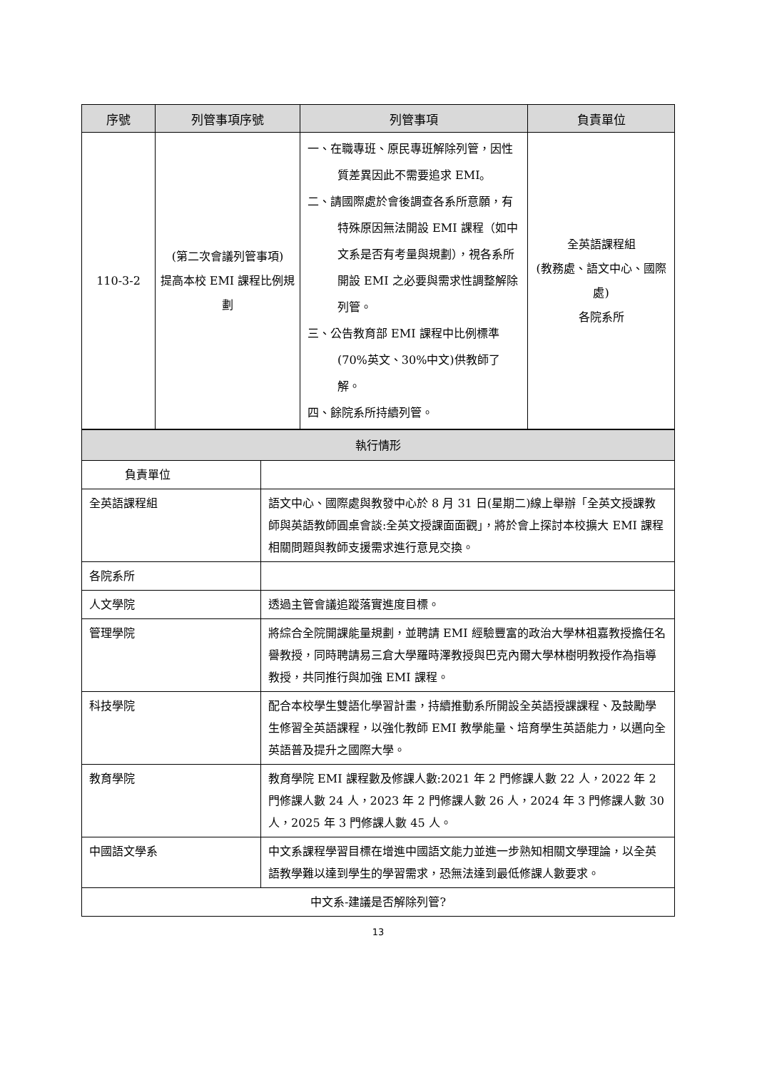| 序號 | 列管事項序號 | 列管事項 | 負責單位 |
| --- | --- | --- | --- |
| 110-3-2 | (第二次會議列管事項) 提高本校 EMI 課程比例規劃 | 一、在職專班、原民專班解除列管，因性質差異因此不需要追求 EMI。 二、請國際處於會後調查各系所意願，有特殊原因無法開設 EMI 課程（如中文系是否有考量與規劃），視各系所開設 EMI 之必要與需求性調整解除列管。 三、公告教育部 EMI 課程中比例標準(70%英文、30%中文)供教師了解。 四、餘院系所持續列管。 | 全英語課程組 (教務處、語文中心、國際處) 各院系所 |
| 執行情形 | |
| 負責單位 | |
| 全英語課程組 | 語文中心、國際處與教發中心於 8 月 31 日(星期二)線上舉辦「全英文授課教師與英語教師圓桌會談:全英文授課面面觀」，將於會上探討本校擴大 EMI 課程相關問題與教師支援需求進行意見交換。 |
| 各院系所 | |
| 人文學院 | 透過主管會議追蹤落實進度目標。 |
| 管理學院 | 將綜合全院開課能量規劃，並聘請 EMI 經驗豐富的政治大學林祖嘉教授擔任名譽教授，同時聘請易三倉大學羅時澤教授與巴克內爾大學林樹明教授作為指導教授，共同推行與加強 EMI 課程。 |
| 科技學院 | 配合本校學生雙語化學習計畫，持續推動系所開設全英語授課課程、及鼓勵學生修習全英語課程，以強化教師 EMI 教學能量、培育學生英語能力，以邁向全英語普及提升之國際大學。 |
| 教育學院 | 教育學院 EMI 課程數及修課人數:2021 年 2 門修課人數 22 人，2022 年 2 門修課人數 24 人，2023 年 2 門修課人數 26 人，2024 年 3 門修課人數 30 人，2025 年 3 門修課人數 45 人。 |
| 中國語文學系 | 中文系課程學習目標在增進中國語文能力並進一步熟知相關文學理論，以全英語教學難以達到學生的學習需求，恐無法達到最低修課人數要求。 |
| 中文系-建議是否解除列管? | |
13